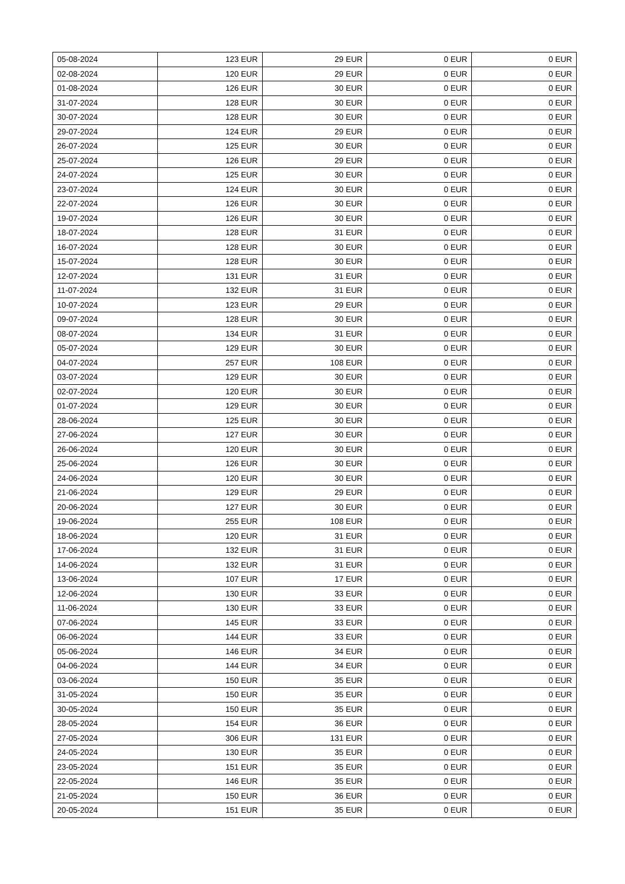| 05-08-2024 | 123 EUR | 29 EUR | 0 EUR | 0 EUR |
| 02-08-2024 | 120 EUR | 29 EUR | 0 EUR | 0 EUR |
| 01-08-2024 | 126 EUR | 30 EUR | 0 EUR | 0 EUR |
| 31-07-2024 | 128 EUR | 30 EUR | 0 EUR | 0 EUR |
| 30-07-2024 | 128 EUR | 30 EUR | 0 EUR | 0 EUR |
| 29-07-2024 | 124 EUR | 29 EUR | 0 EUR | 0 EUR |
| 26-07-2024 | 125 EUR | 30 EUR | 0 EUR | 0 EUR |
| 25-07-2024 | 126 EUR | 29 EUR | 0 EUR | 0 EUR |
| 24-07-2024 | 125 EUR | 30 EUR | 0 EUR | 0 EUR |
| 23-07-2024 | 124 EUR | 30 EUR | 0 EUR | 0 EUR |
| 22-07-2024 | 126 EUR | 30 EUR | 0 EUR | 0 EUR |
| 19-07-2024 | 126 EUR | 30 EUR | 0 EUR | 0 EUR |
| 18-07-2024 | 128 EUR | 31 EUR | 0 EUR | 0 EUR |
| 16-07-2024 | 128 EUR | 30 EUR | 0 EUR | 0 EUR |
| 15-07-2024 | 128 EUR | 30 EUR | 0 EUR | 0 EUR |
| 12-07-2024 | 131 EUR | 31 EUR | 0 EUR | 0 EUR |
| 11-07-2024 | 132 EUR | 31 EUR | 0 EUR | 0 EUR |
| 10-07-2024 | 123 EUR | 29 EUR | 0 EUR | 0 EUR |
| 09-07-2024 | 128 EUR | 30 EUR | 0 EUR | 0 EUR |
| 08-07-2024 | 134 EUR | 31 EUR | 0 EUR | 0 EUR |
| 05-07-2024 | 129 EUR | 30 EUR | 0 EUR | 0 EUR |
| 04-07-2024 | 257 EUR | 108 EUR | 0 EUR | 0 EUR |
| 03-07-2024 | 129 EUR | 30 EUR | 0 EUR | 0 EUR |
| 02-07-2024 | 120 EUR | 30 EUR | 0 EUR | 0 EUR |
| 01-07-2024 | 129 EUR | 30 EUR | 0 EUR | 0 EUR |
| 28-06-2024 | 125 EUR | 30 EUR | 0 EUR | 0 EUR |
| 27-06-2024 | 127 EUR | 30 EUR | 0 EUR | 0 EUR |
| 26-06-2024 | 120 EUR | 30 EUR | 0 EUR | 0 EUR |
| 25-06-2024 | 126 EUR | 30 EUR | 0 EUR | 0 EUR |
| 24-06-2024 | 120 EUR | 30 EUR | 0 EUR | 0 EUR |
| 21-06-2024 | 129 EUR | 29 EUR | 0 EUR | 0 EUR |
| 20-06-2024 | 127 EUR | 30 EUR | 0 EUR | 0 EUR |
| 19-06-2024 | 255 EUR | 108 EUR | 0 EUR | 0 EUR |
| 18-06-2024 | 120 EUR | 31 EUR | 0 EUR | 0 EUR |
| 17-06-2024 | 132 EUR | 31 EUR | 0 EUR | 0 EUR |
| 14-06-2024 | 132 EUR | 31 EUR | 0 EUR | 0 EUR |
| 13-06-2024 | 107 EUR | 17 EUR | 0 EUR | 0 EUR |
| 12-06-2024 | 130 EUR | 33 EUR | 0 EUR | 0 EUR |
| 11-06-2024 | 130 EUR | 33 EUR | 0 EUR | 0 EUR |
| 07-06-2024 | 145 EUR | 33 EUR | 0 EUR | 0 EUR |
| 06-06-2024 | 144 EUR | 33 EUR | 0 EUR | 0 EUR |
| 05-06-2024 | 146 EUR | 34 EUR | 0 EUR | 0 EUR |
| 04-06-2024 | 144 EUR | 34 EUR | 0 EUR | 0 EUR |
| 03-06-2024 | 150 EUR | 35 EUR | 0 EUR | 0 EUR |
| 31-05-2024 | 150 EUR | 35 EUR | 0 EUR | 0 EUR |
| 30-05-2024 | 150 EUR | 35 EUR | 0 EUR | 0 EUR |
| 28-05-2024 | 154 EUR | 36 EUR | 0 EUR | 0 EUR |
| 27-05-2024 | 306 EUR | 131 EUR | 0 EUR | 0 EUR |
| 24-05-2024 | 130 EUR | 35 EUR | 0 EUR | 0 EUR |
| 23-05-2024 | 151 EUR | 35 EUR | 0 EUR | 0 EUR |
| 22-05-2024 | 146 EUR | 35 EUR | 0 EUR | 0 EUR |
| 21-05-2024 | 150 EUR | 36 EUR | 0 EUR | 0 EUR |
| 20-05-2024 | 151 EUR | 35 EUR | 0 EUR | 0 EUR |